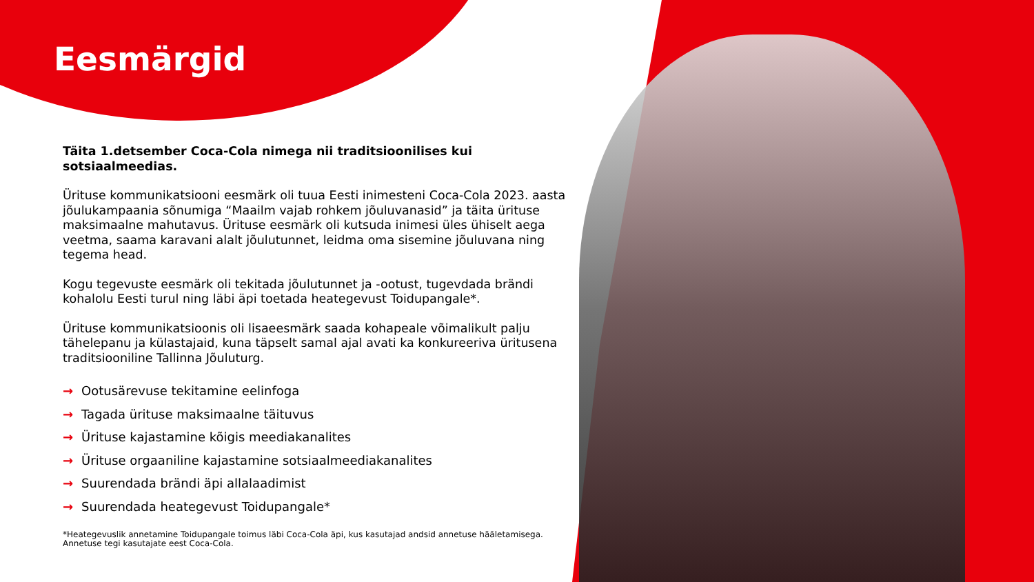Eesmärgid
Täita 1.detsember Coca-Cola nimega nii traditsioonilises kui sotsiaalmeedias.
Ürituse kommunikatsiooni eesmärk oli tuua Eesti inimesteni Coca-Cola 2023. aasta jõulukampaania sõnumiga “Maailm vajab rohkem jõuluvanasid” ja täita ürituse maksimaalne mahutavus. Ürituse eesmärk oli kutsuda inimesi üles ühiselt aega veetma, saama karavani alalt jõulutunnet, leidma oma sisemine jõuluvana ning tegema head.
Kogu tegevuste eesmärk oli tekitada jõulutunnet ja -ootust, tugevdada brändi kohalolu Eesti turul ning läbi äpi toetada heategevust Toidupangale*.
Ürituse kommunikatsioonis oli lisaeesmärk saada kohapeale võimalikult palju tähelepanu ja külastajaid, kuna täpselt samal ajal avati ka konkureeriva üritusena traditsiooniline Tallinna Jõuluturg.
→ Ootusärevuse tekitamine eelinfoga
→ Tagada ürituse maksimaalne täituvus
→ Ürituse kajastamine kõigis meediakanalites
→ Ürituse orgaaniline kajastamine sotsiaalmeediakanalites
→ Suurendada brändi äpi allalaadimist
→ Suurendada heategevust Toidupangale*
*Heategevuslik annetamine Toidupangale toimus läbi Coca-Cola äpi, kus kasutajad andsid annetuse hääletamisega. Annetuse tegi kasutajate eest Coca-Cola.